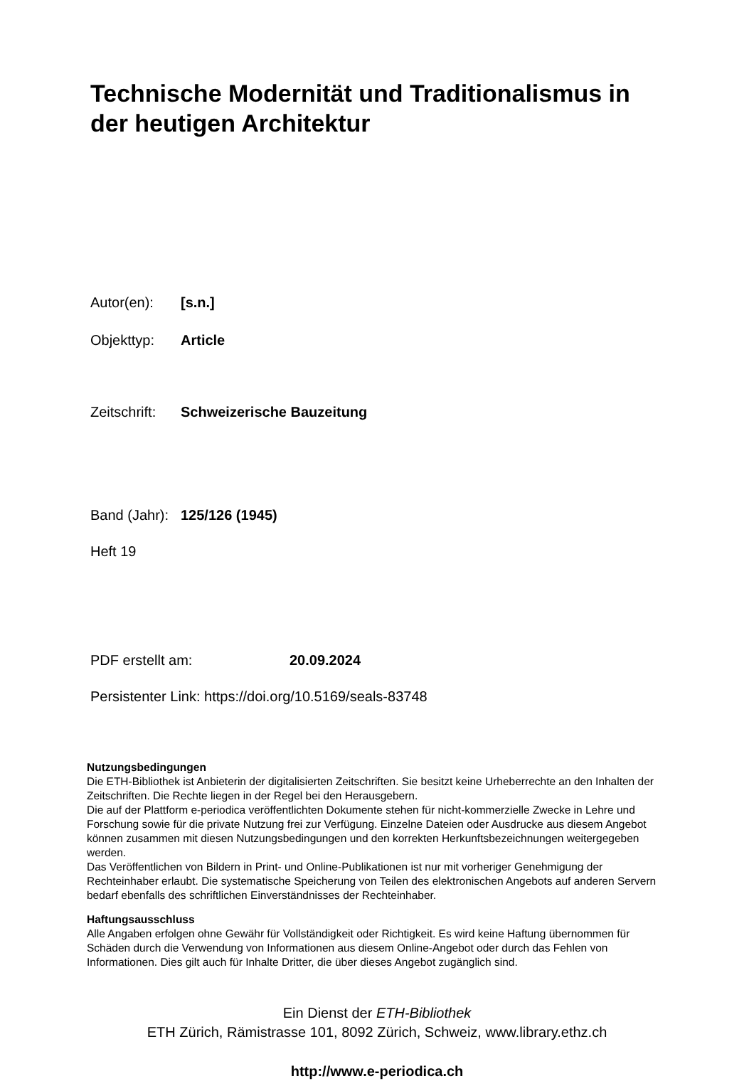Technische Modernität und Traditionalismus in der heutigen Architektur
Autor(en): [s.n.]
Objekttyp: Article
Zeitschrift: Schweizerische Bauzeitung
Band (Jahr): 125/126 (1945)
Heft 19
PDF erstellt am: 20.09.2024
Persistenter Link: https://doi.org/10.5169/seals-83748
Nutzungsbedingungen
Die ETH-Bibliothek ist Anbieterin der digitalisierten Zeitschriften. Sie besitzt keine Urheberrechte an den Inhalten der Zeitschriften. Die Rechte liegen in der Regel bei den Herausgebern.
Die auf der Plattform e-periodica veröffentlichten Dokumente stehen für nicht-kommerzielle Zwecke in Lehre und Forschung sowie für die private Nutzung frei zur Verfügung. Einzelne Dateien oder Ausdrucke aus diesem Angebot können zusammen mit diesen Nutzungsbedingungen und den korrekten Herkunftsbezeichnungen weitergegeben werden.
Das Veröffentlichen von Bildern in Print- und Online-Publikationen ist nur mit vorheriger Genehmigung der Rechteinhaber erlaubt. Die systematische Speicherung von Teilen des elektronischen Angebots auf anderen Servern bedarf ebenfalls des schriftlichen Einverständnisses der Rechteinhaber.
Haftungsausschluss
Alle Angaben erfolgen ohne Gewähr für Vollständigkeit oder Richtigkeit. Es wird keine Haftung übernommen für Schäden durch die Verwendung von Informationen aus diesem Online-Angebot oder durch das Fehlen von Informationen. Dies gilt auch für Inhalte Dritter, die über dieses Angebot zugänglich sind.
Ein Dienst der ETH-Bibliothek
ETH Zürich, Rämistrasse 101, 8092 Zürich, Schweiz, www.library.ethz.ch
http://www.e-periodica.ch